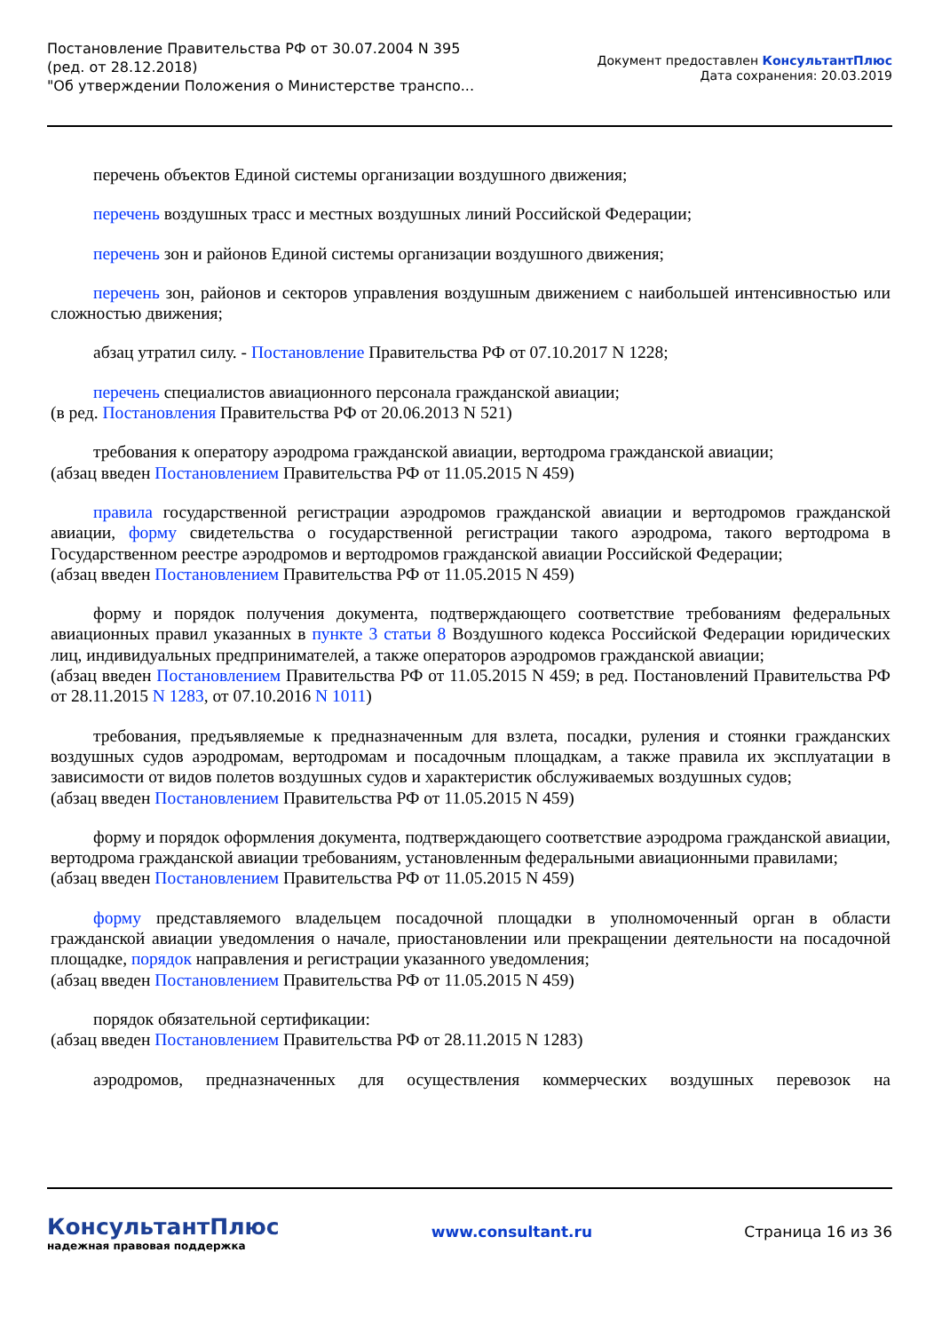Постановление Правительства РФ от 30.07.2004 N 395
(ред. от 28.12.2018)
"Об утверждении Положения о Министерстве транспо...
Документ предоставлен КонсультантПлюс
Дата сохранения: 20.03.2019
перечень объектов Единой системы организации воздушного движения;
перечень воздушных трасс и местных воздушных линий Российской Федерации;
перечень зон и районов Единой системы организации воздушного движения;
перечень зон, районов и секторов управления воздушным движением с наибольшей интенсивностью или сложностью движения;
абзац утратил силу. - Постановление Правительства РФ от 07.10.2017 N 1228;
перечень специалистов авиационного персонала гражданской авиации;
(в ред. Постановления Правительства РФ от 20.06.2013 N 521)
требования к оператору аэродрома гражданской авиации, вертодрома гражданской авиации;
(абзац введен Постановлением Правительства РФ от 11.05.2015 N 459)
правила государственной регистрации аэродромов гражданской авиации и вертодромов гражданской авиации, форму свидетельства о государственной регистрации такого аэродрома, такого вертодрома в Государственном реестре аэродромов и вертодромов гражданской авиации Российской Федерации;
(абзац введен Постановлением Правительства РФ от 11.05.2015 N 459)
форму и порядок получения документа, подтверждающего соответствие требованиям федеральных авиационных правил указанных в пункте 3 статьи 8 Воздушного кодекса Российской Федерации юридических лиц, индивидуальных предпринимателей, а также операторов аэродромов гражданской авиации;
(абзац введен Постановлением Правительства РФ от 11.05.2015 N 459; в ред. Постановлений Правительства РФ от 28.11.2015 N 1283, от 07.10.2016 N 1011)
требования, предъявляемые к предназначенным для взлета, посадки, руления и стоянки гражданских воздушных судов аэродромам, вертодромам и посадочным площадкам, а также правила их эксплуатации в зависимости от видов полетов воздушных судов и характеристик обслуживаемых воздушных судов;
(абзац введен Постановлением Правительства РФ от 11.05.2015 N 459)
форму и порядок оформления документа, подтверждающего соответствие аэродрома гражданской авиации, вертодрома гражданской авиации требованиям, установленным федеральными авиационными правилами;
(абзац введен Постановлением Правительства РФ от 11.05.2015 N 459)
форму представляемого владельцем посадочной площадки в уполномоченный орган в области гражданской авиации уведомления о начале, приостановлении или прекращении деятельности на посадочной площадке, порядок направления и регистрации указанного уведомления;
(абзац введен Постановлением Правительства РФ от 11.05.2015 N 459)
порядок обязательной сертификации:
(абзац введен Постановлением Правительства РФ от 28.11.2015 N 1283)
аэродромов, предназначенных для осуществления коммерческих воздушных перевозок на
КонсультантПлюс
надежная правовая поддержка
www.consultant.ru Страница 16 из 36